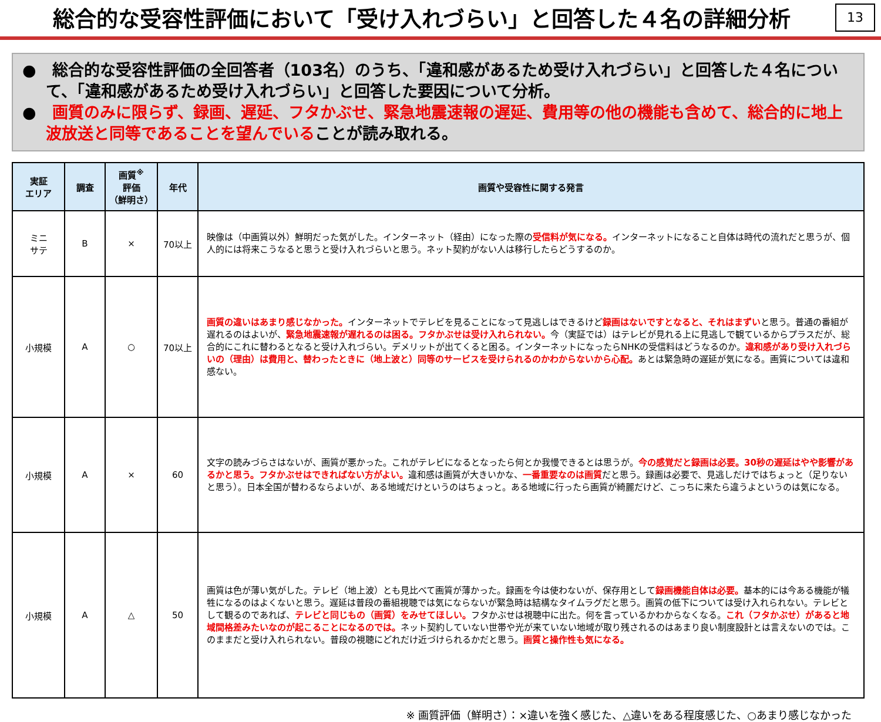総合的な受容性評価において「受け入れづらい」と回答した４名の詳細分析
13
●　総合的な受容性評価の全回答者（103名）のうち、「違和感があるため受け入れづらい」と回答した４名について、「違和感があるため受け入れづらい」と回答した要因について分析。
●　画質のみに限らず、録画、遅延、フタかぶせ、緊急地震速報の遅延、費用等の他の機能も含めて、総合的に地上波放送と同等であることを望んでいることが読み取れる。
| 実証 エリア | 調査 | 画質<sup>※</sup> 評価 （鮮明さ） | 年代 | 画質や受容性に関する発言 |
| --- | --- | --- | --- | --- |
| ミニ サテ | B | × | 70以上 | 映像は（中画質以外）鮮明だった気がした。インターネット（経由）になった際の 受信料が気になる。 インターネットになること自体は時代の流れだと思うが、個人的には将来こうなると思うと受け入れづらいと思う。ネット契約がない人は移行したらどうするのか。 |
| 小規模 | A | ○ | 70以上 | 画質の違いはあまり感じなかった。 インターネットでテレビを見ることになって見逃しはできるけど 録画はないですとなると、それはまずい と思う。普通の番組が遅れるのはよいが、 緊急地震速報が遅れるのは困る。フタかぶせは受け入れられない。 今（実証では）はテレビが見れる上に見逃しで観ているからプラスだが、総合的にこれに替わるとなると受け入れづらい。デメリットが出てくると困る。インターネットになったらNHKの受信料はどうなるのか。 違和感があり受け入れづらいの（理由）は費用と、替わったときに（地上波と）同等のサービスを受けられるのかわからないから心配。 あとは緊急時の遅延が気になる。画質については違和感ない。 |
| 小規模 | A | × | 60 | 文字の読みづらさはないが、画質が悪かった。これがテレビになるとなったら何とか我慢できるとは思うが。 今の感覚だと録画は必要。30秒の遅延はやや影響があるかと思う。フタかぶせはできればない方がよい。 違和感は画質が大きいかな、 一番重要なのは画質 だと思う。録画は必要で、見逃しだけではちょっと（足りないと思う）。日本全国が替わるならよいが、ある地域だけというのはちょっと。ある地域に行ったら画質が綺麗だけど、こっちに来たら違うよというのは気になる。 |
| 小規模 | A | △ | 50 | 画質は色が薄い気がした。テレビ（地上波）とも見比べて画質が薄かった。録画を今は使わないが、保存用として 録画機能自体は必要。 基本的には今ある機能が犠牲になるのはよくないと思う。遅延は普段の番組視聴では気にならないが緊急時は結構なタイムラグだと思う。画質の低下については受け入れられない。テレビとして観るのであれば、 テレビと同じもの（画質）をみせてほしい。 フタかぶせは視聴中に出た。何を言っているかわからなくなる。 これ（フタかぶせ）があると地域間格差みたいなのが起こることになるのでは。 ネット契約していない世帯や光が来ていない地域が取り残されるのはあまり良い制度設計とは言えないのでは。このままだと受け入れられない。普段の視聴にどれだけ近づけられるかだと思う。 画質と操作性も気になる。 |
※ 画質評価（鮮明さ）：×違いを強く感じた、△違いをある程度感じた、○あまり感じなかった